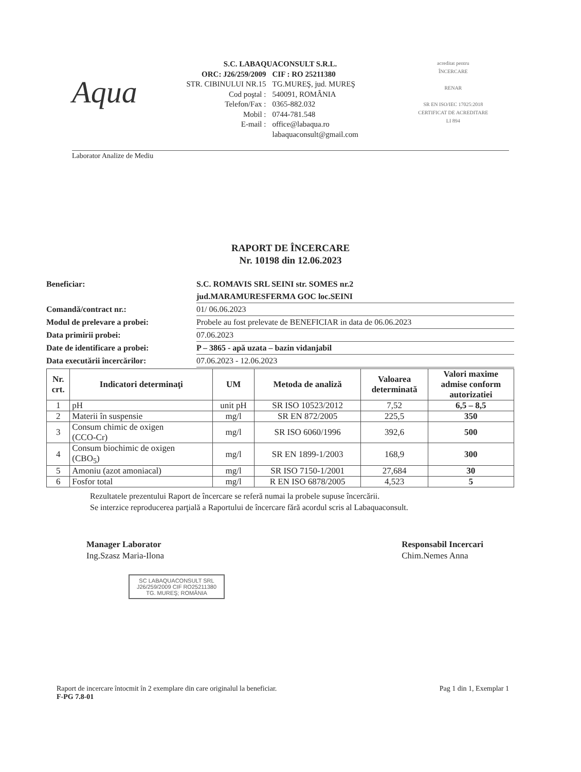Aqua
S.C. LABAQUACONSULT S.R.L.
ORC: J26/259/2009 CIF : RO 25211380
STR. CIBINULUI NR.15 TG.MUREŞ, jud. MUREŞ
Cod poştal : 540091, ROMÂNIA
Telefon/Fax : 0365-882.032
Mobil : 0744-781.548
E-mail : office@labaqua.ro
labaquaconsult@gmail.com
acreditat pentru
ÎNCERCARE
RENAR
SR EN ISO/IEC 17025:2018
CERTIFICAT DE ACREDITARE
LI 894
Laborator Analize de Mediu
RAPORT DE ÎNCERCARE
Nr. 10198 din 12.06.2023
Beneficiar: S.C. ROMAVIS SRL SEINI str. SOMES nr.2
jud.MARAMURESFERMA GOC loc.SEINI
Comandă/contract nr.: 01/ 06.06.2023
Modul de prelevare a probei: Probele au fost prelevate de BENEFICIAR in data de 06.06.2023
Data primirii probei: 07.06.2023
Date de identificare a probei: P – 3865 - apă uzata – bazin vidanjabil
Data executării încercărilor: 07.06.2023 - 12.06.2023
| Nr. crt. | Indicatori determinaţi | UM | Metoda de analiză | Valoarea determinată | Valori maxime admise conform autorizatiei |
| --- | --- | --- | --- | --- | --- |
| 1 | pH | unit pH | SR ISO 10523/2012 | 7,52 | 6,5 – 8,5 |
| 2 | Materii în suspensie | mg/l | SR EN 872/2005 | 225,5 | 350 |
| 3 | Consum chimic de oxigen (CCO-Cr) | mg/l | SR ISO 6060/1996 | 392,6 | 500 |
| 4 | Consum biochimic de oxigen (CBO<sub>5</sub>) | mg/l | SR EN 1899-1/2003 | 168,9 | 300 |
| 5 | Amoniu (azot amoniacal) | mg/l | SR ISO 7150-1/2001 | 27,684 | 30 |
| 6 | Fosfor total | mg/l | R EN ISO 6878/2005 | 4,523 | 5 |
Rezultatele prezentului Raport de încercare se referă numai la probele supuse încercării.
Se interzice reproducerea parţială a Raportului de încercare fără acordul scris al Labaquaconsult.
Manager Laborator
Ing.Szasz Maria-Ilona
Responsabil Incercari
Chim.Nemes Anna
SC LABAQUACONSULT SRL
J26/259/2009 CIF RO25211380
TG. MUREŞ; ROMÂNIA
Raport de incercare întocmit în 2 exemplare din care originalul la beneficiar.
F-PG 7.8-01
Pag 1 din 1, Exemplar 1